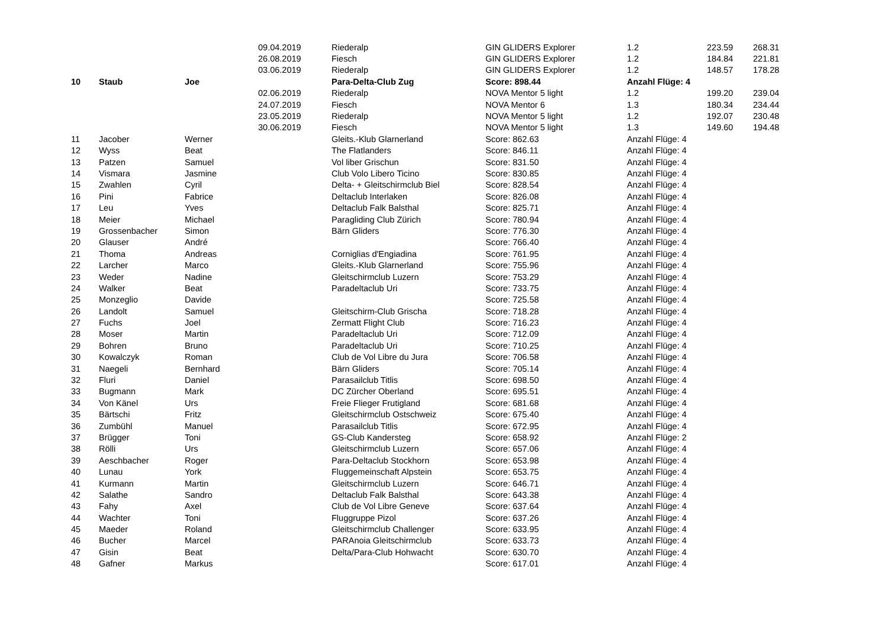| | | | 09.04.2019 | Riederalp | GIN GLIDERS Explorer | 1.2 | 223.59 | 268.31 |
| | | | 26.08.2019 | Fiesch | GIN GLIDERS Explorer | 1.2 | 184.84 | 221.81 |
| | | | 03.06.2019 | Riederalp | GIN GLIDERS Explorer | 1.2 | 148.57 | 178.28 |
| 10 | Staub | Joe | | Para-Delta-Club Zug | Score: 898.44 | Anzahl Flüge: 4 | | |
| | | | 02.06.2019 | Riederalp | NOVA Mentor 5 light | 1.2 | 199.20 | 239.04 |
| | | | 24.07.2019 | Fiesch | NOVA Mentor 6 | 1.3 | 180.34 | 234.44 |
| | | | 23.05.2019 | Riederalp | NOVA Mentor 5 light | 1.2 | 192.07 | 230.48 |
| | | | 30.06.2019 | Fiesch | NOVA Mentor 5 light | 1.3 | 149.60 | 194.48 |
| 11 | Jacober | Werner | | Gleits.-Klub Glarnerland | Score: 862.63 | Anzahl Flüge: 4 | | |
| 12 | Wyss | Beat | | The Flatlanders | Score: 846.11 | Anzahl Flüge: 4 | | |
| 13 | Patzen | Samuel | | Vol liber Grischun | Score: 831.50 | Anzahl Flüge: 4 | | |
| 14 | Vismara | Jasmine | | Club Volo Libero Ticino | Score: 830.85 | Anzahl Flüge: 4 | | |
| 15 | Zwahlen | Cyril | | Delta- + Gleitschirmclub Biel | Score: 828.54 | Anzahl Flüge: 4 | | |
| 16 | Pini | Fabrice | | Deltaclub Interlaken | Score: 826.08 | Anzahl Flüge: 4 | | |
| 17 | Leu | Yves | | Deltaclub Falk Balsthal | Score: 825.71 | Anzahl Flüge: 4 | | |
| 18 | Meier | Michael | | Paragliding Club Zürich | Score: 780.94 | Anzahl Flüge: 4 | | |
| 19 | Grossenbacher | Simon | | Bärn Gliders | Score: 776.30 | Anzahl Flüge: 4 | | |
| 20 | Glauser | André | | | Score: 766.40 | Anzahl Flüge: 4 | | |
| 21 | Thoma | Andreas | | Corniglias d'Engiadina | Score: 761.95 | Anzahl Flüge: 4 | | |
| 22 | Larcher | Marco | | Gleits.-Klub Glarnerland | Score: 755.96 | Anzahl Flüge: 4 | | |
| 23 | Weder | Nadine | | Gleitschirmclub Luzern | Score: 753.29 | Anzahl Flüge: 4 | | |
| 24 | Walker | Beat | | Paradeltaclub Uri | Score: 733.75 | Anzahl Flüge: 4 | | |
| 25 | Monzeglio | Davide | | | Score: 725.58 | Anzahl Flüge: 4 | | |
| 26 | Landolt | Samuel | | Gleitschirm-Club Grischa | Score: 718.28 | Anzahl Flüge: 4 | | |
| 27 | Fuchs | Joel | | Zermatt Flight Club | Score: 716.23 | Anzahl Flüge: 4 | | |
| 28 | Moser | Martin | | Paradeltaclub Uri | Score: 712.09 | Anzahl Flüge: 4 | | |
| 29 | Bohren | Bruno | | Paradeltaclub Uri | Score: 710.25 | Anzahl Flüge: 4 | | |
| 30 | Kowalczyk | Roman | | Club de Vol Libre du Jura | Score: 706.58 | Anzahl Flüge: 4 | | |
| 31 | Naegeli | Bernhard | | Bärn Gliders | Score: 705.14 | Anzahl Flüge: 4 | | |
| 32 | Fluri | Daniel | | Parasailclub Titlis | Score: 698.50 | Anzahl Flüge: 4 | | |
| 33 | Bugmann | Mark | | DC Zürcher Oberland | Score: 695.51 | Anzahl Flüge: 4 | | |
| 34 | Von Känel | Urs | | Freie Flieger Frutigland | Score: 681.68 | Anzahl Flüge: 4 | | |
| 35 | Bärtschi | Fritz | | Gleitschirmclub Ostschweiz | Score: 675.40 | Anzahl Flüge: 4 | | |
| 36 | Zumbühl | Manuel | | Parasailclub Titlis | Score: 672.95 | Anzahl Flüge: 4 | | |
| 37 | Brügger | Toni | | GS-Club Kandersteg | Score: 658.92 | Anzahl Flüge: 2 | | |
| 38 | Rölli | Urs | | Gleitschirmclub Luzern | Score: 657.06 | Anzahl Flüge: 4 | | |
| 39 | Aeschbacher | Roger | | Para-Deltaclub Stockhorn | Score: 653.98 | Anzahl Flüge: 4 | | |
| 40 | Lunau | York | | Fluggemeinschaft Alpstein | Score: 653.75 | Anzahl Flüge: 4 | | |
| 41 | Kurmann | Martin | | Gleitschirmclub Luzern | Score: 646.71 | Anzahl Flüge: 4 | | |
| 42 | Salathe | Sandro | | Deltaclub Falk Balsthal | Score: 643.38 | Anzahl Flüge: 4 | | |
| 43 | Fahy | Axel | | Club de Vol Libre Geneve | Score: 637.64 | Anzahl Flüge: 4 | | |
| 44 | Wachter | Toni | | Fluggruppe Pizol | Score: 637.26 | Anzahl Flüge: 4 | | |
| 45 | Maeder | Roland | | Gleitschirmclub Challenger | Score: 633.95 | Anzahl Flüge: 4 | | |
| 46 | Bucher | Marcel | | PARAnoia Gleitschirmclub | Score: 633.73 | Anzahl Flüge: 4 | | |
| 47 | Gisin | Beat | | Delta/Para-Club Hohwacht | Score: 630.70 | Anzahl Flüge: 4 | | |
| 48 | Gafner | Markus | | | Score: 617.01 | Anzahl Flüge: 4 | | |